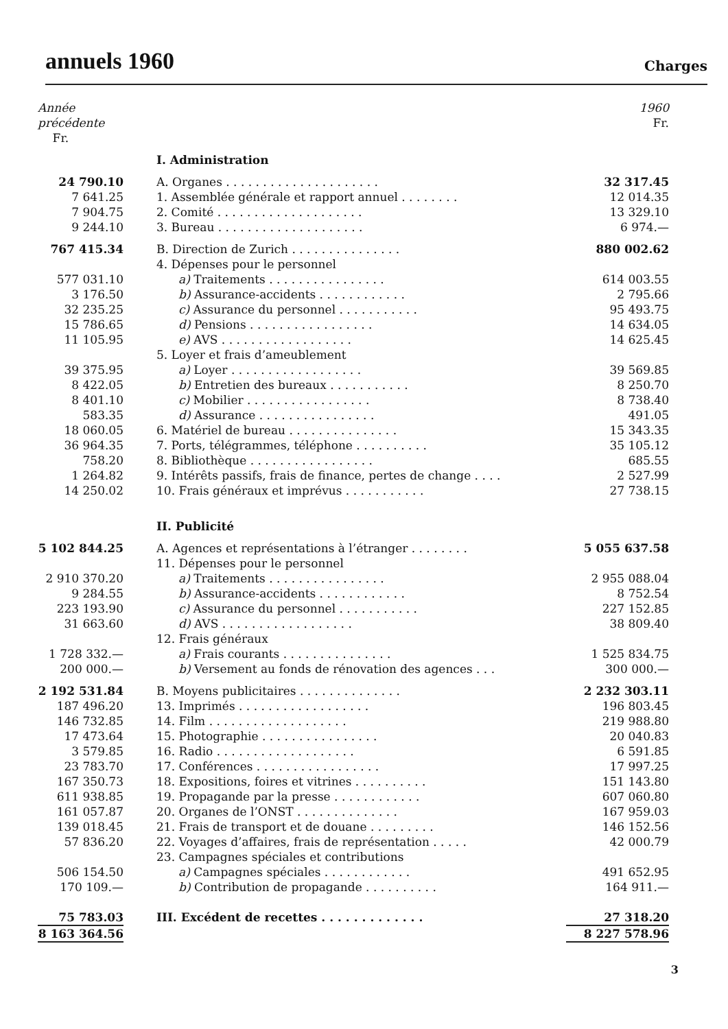annuels 1960
Charges
| Année précédente Fr. | | 1960 Fr. |
| --- | --- | --- |
| | I. Administration | |
| 24 790.10 | A. Organes . . . . . . . . . . . . . . . . . . . . . | 32 317.45 |
| 7 641.25 | 1. Assemblée générale et rapport annuel . . . . . . . . | 12 014.35 |
| 7 904.75 | 2. Comité . . . . . . . . . . . . . . . . . . . . | 13 329.10 |
| 9 244.10 | 3. Bureau . . . . . . . . . . . . . . . . . . . . | 6 974.— |
| 767 415.34 | B. Direction de Zurich . . . . . . . . . . . . . . . | 880 002.62 |
| | 4. Dépenses pour le personnel | |
| 577 031.10 | a) Traitements . . . . . . . . . . . . . . . . | 614 003.55 |
| 3 176.50 | b) Assurance-accidents . . . . . . . . . . . . | 2 795.66 |
| 32 235.25 | c) Assurance du personnel . . . . . . . . . . . | 95 493.75 |
| 15 786.65 | d) Pensions . . . . . . . . . . . . . . . . . | 14 634.05 |
| 11 105.95 | e) AVS . . . . . . . . . . . . . . . . . . | 14 625.45 |
| | 5. Loyer et frais d’ameublement | |
| 39 375.95 | a) Loyer . . . . . . . . . . . . . . . . . . | 39 569.85 |
| 8 422.05 | b) Entretien des bureaux . . . . . . . . . . . | 8 250.70 |
| 8 401.10 | c) Mobilier . . . . . . . . . . . . . . . . . | 8 738.40 |
| 583.35 | d) Assurance . . . . . . . . . . . . . . . . | 491.05 |
| 18 060.05 | 6. Matériel de bureau . . . . . . . . . . . . . . . | 15 343.35 |
| 36 964.35 | 7. Ports, télégrammes, téléphone . . . . . . . . . . | 35 105.12 |
| 758.20 | 8. Bibliothèque . . . . . . . . . . . . . . . . . | 685.55 |
| 1 264.82 | 9. Intérêts passifs, frais de finance, pertes de change . . . . | 2 527.99 |
| 14 250.02 | 10. Frais généraux et imprévus . . . . . . . . . . . | 27 738.15 |
| | II. Publicité | |
| 5 102 844.25 | A. Agences et représentations à l’étranger . . . . . . . . | 5 055 637.58 |
| | 11. Dépenses pour le personnel | |
| 2 910 370.20 | a) Traitements . . . . . . . . . . . . . . . . | 2 955 088.04 |
| 9 284.55 | b) Assurance-accidents . . . . . . . . . . . . | 8 752.54 |
| 223 193.90 | c) Assurance du personnel . . . . . . . . . . . | 227 152.85 |
| 31 663.60 | d) AVS . . . . . . . . . . . . . . . . . . | 38 809.40 |
| | 12. Frais généraux | |
| 1 728 332.— | a) Frais courants . . . . . . . . . . . . . . . | 1 525 834.75 |
| 200 000.— | b) Versement au fonds de rénovation des agences . . . | 300 000.— |
| 2 192 531.84 | B. Moyens publicitaires . . . . . . . . . . . . . . | 2 232 303.11 |
| 187 496.20 | 13. Imprimés . . . . . . . . . . . . . . . . . . | 196 803.45 |
| 146 732.85 | 14. Film . . . . . . . . . . . . . . . . . . . | 219 988.80 |
| 17 473.64 | 15. Photographie . . . . . . . . . . . . . . . . | 20 040.83 |
| 3 579.85 | 16. Radio . . . . . . . . . . . . . . . . . . . | 6 591.85 |
| 23 783.70 | 17. Conférences . . . . . . . . . . . . . . . . . | 17 997.25 |
| 167 350.73 | 18. Expositions, foires et vitrines . . . . . . . . . . | 151 143.80 |
| 611 938.85 | 19. Propagande par la presse . . . . . . . . . . . . | 607 060.80 |
| 161 057.87 | 20. Organes de l’ONST . . . . . . . . . . . . . . | 167 959.03 |
| 139 018.45 | 21. Frais de transport et de douane . . . . . . . . . | 146 152.56 |
| 57 836.20 | 22. Voyages d’affaires, frais de représentation . . . . . | 42 000.79 |
| | 23. Campagnes spéciales et contributions | |
| 506 154.50 | a) Campagnes spéciales . . . . . . . . . . . . | 491 652.95 |
| 170 109.— | b) Contribution de propagande . . . . . . . . . . | 164 911.— |
| 75 783.03 | III. Excédent de recettes . . . . . . . . . . . . . | 27 318.20 |
| 8 163 364.56 | | 8 227 578.96 |
3